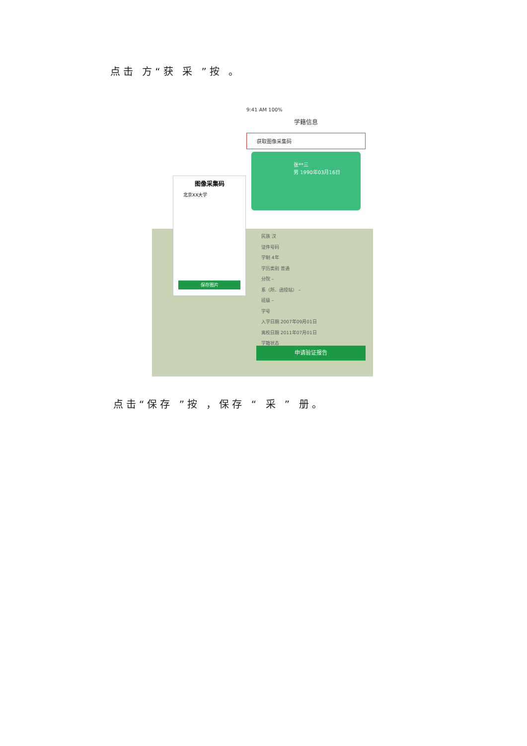点击 方“获 采 ”按 。
9:41 AM 100%
学籍信息
获取图像采集码
张**三
男 1990年03月16日
图像采集码
北京XX大学
保存图片
民族 汉
证件号码
学制 4年
学历类别 普通
分院 –
系（所、函授站） –
班级 –
学号
入学日期 2007年09月01日
离校日期 2011年07月01日
学籍状态
申请验证报告
点击“保存 ”按 ，保存 “ 采 ” 册。